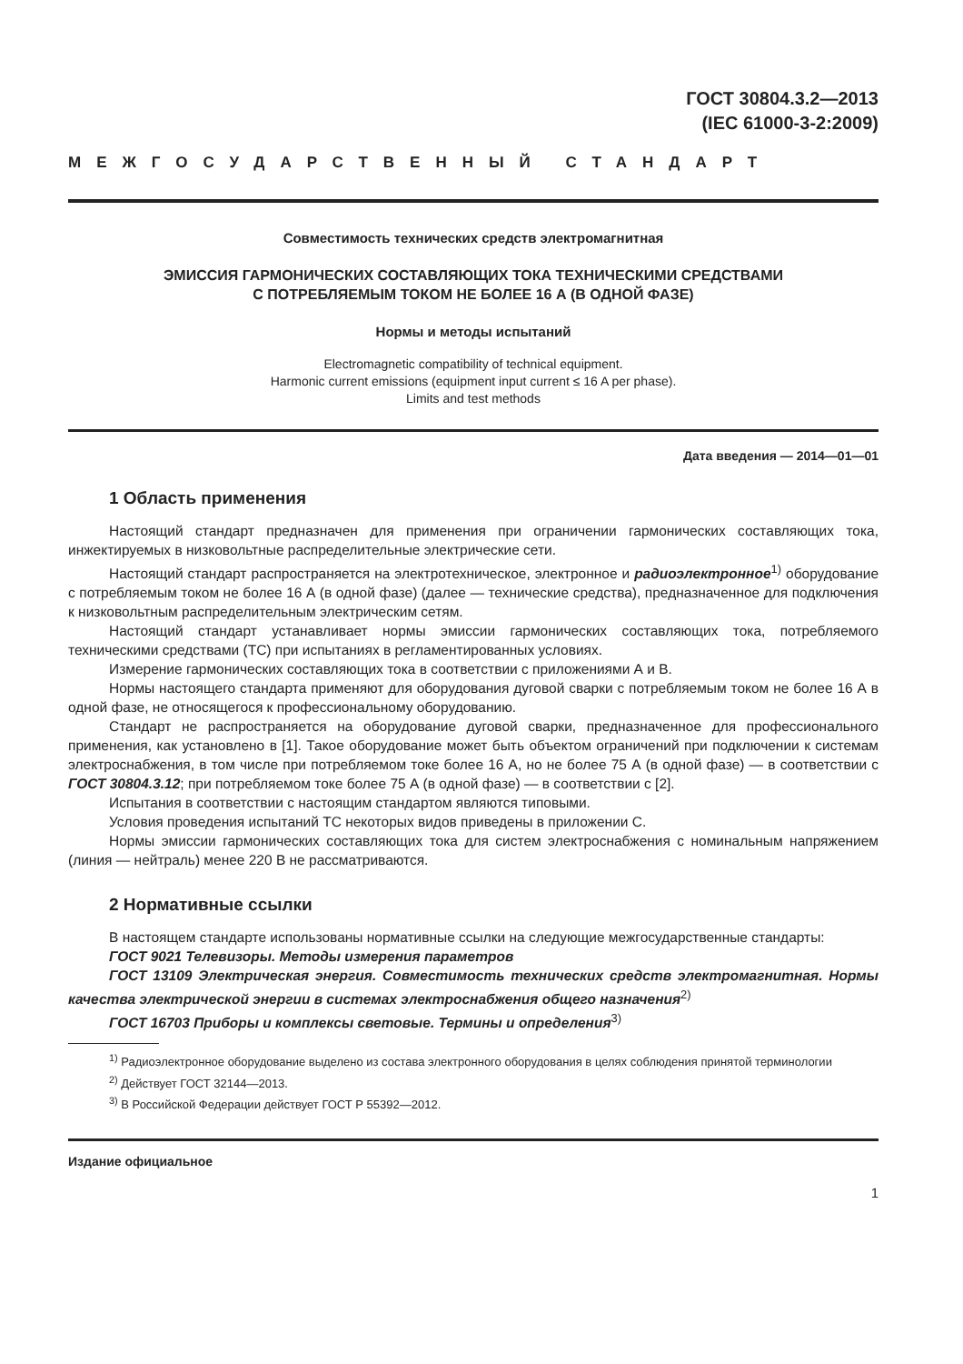ГОСТ 30804.3.2—2013
(IEC 61000-3-2:2009)
МЕЖГОСУДАРСТВЕННЫЙ СТАНДАРТ
Совместимость технических средств электромагнитная
ЭМИССИЯ ГАРМОНИЧЕСКИХ СОСТАВЛЯЮЩИХ ТОКА ТЕХНИЧЕСКИМИ СРЕДСТВАМИ
С ПОТРЕБЛЯЕМЫМ ТОКОМ НЕ БОЛЕЕ 16 А (В ОДНОЙ ФАЗЕ)
Нормы и методы испытаний
Electromagnetic compatibility of technical equipment.
Harmonic current emissions (equipment input current ≤ 16 A per phase).
Limits and test methods
Дата введения — 2014—01—01
1 Область применения
Настоящий стандарт предназначен для применения при ограничении гармонических составляющих тока, инжектируемых в низковольтные распределительные электрические сети.
Настоящий стандарт распространяется на электротехническое, электронное и радиоэлектронное<sup>1)</sup> оборудование с потребляемым током не более 16 А (в одной фазе) (далее — технические средства), предназначенное для подключения к низковольтным распределительным электрическим сетям.
Настоящий стандарт устанавливает нормы эмиссии гармонических составляющих тока, потребляемого техническими средствами (ТС) при испытаниях в регламентированных условиях.
Измерение гармонических составляющих тока в соответствии с приложениями А и В.
Нормы настоящего стандарта применяют для оборудования дуговой сварки с потребляемым током не более 16 А в одной фазе, не относящегося к профессиональному оборудованию.
Стандарт не распространяется на оборудование дуговой сварки, предназначенное для профессионального применения, как установлено в [1]. Такое оборудование может быть объектом ограничений при подключении к системам электроснабжения, в том числе при потребляемом токе более 16 А, но не более 75 А (в одной фазе) — в соответствии с ГОСТ 30804.3.12; при потребляемом токе более 75 А (в одной фазе) — в соответствии с [2].
Испытания в соответствии с настоящим стандартом являются типовыми.
Условия проведения испытаний ТС некоторых видов приведены в приложении С.
Нормы эмиссии гармонических составляющих тока для систем электроснабжения с номинальным напряжением (линия — нейтраль) менее 220 В не рассматриваются.
2 Нормативные ссылки
В настоящем стандарте использованы нормативные ссылки на следующие межгосударственные стандарты:
ГОСТ 9021 Телевизоры. Методы измерения параметров
ГОСТ 13109 Электрическая энергия. Совместимость технических средств электромагнитная. Нормы качества электрической энергии в системах электроснабжения общего назначения<sup>2)</sup>
ГОСТ 16703 Приборы и комплексы световые. Термины и определения<sup>3)</sup>
<sup>1)</sup> Радиоэлектронное оборудование выделено из состава электронного оборудования в целях соблюдения принятой терминологии
<sup>2)</sup> Действует ГОСТ 32144—2013.
<sup>3)</sup> В Российской Федерации действует ГОСТ Р 55392—2012.
Издание официальное
1